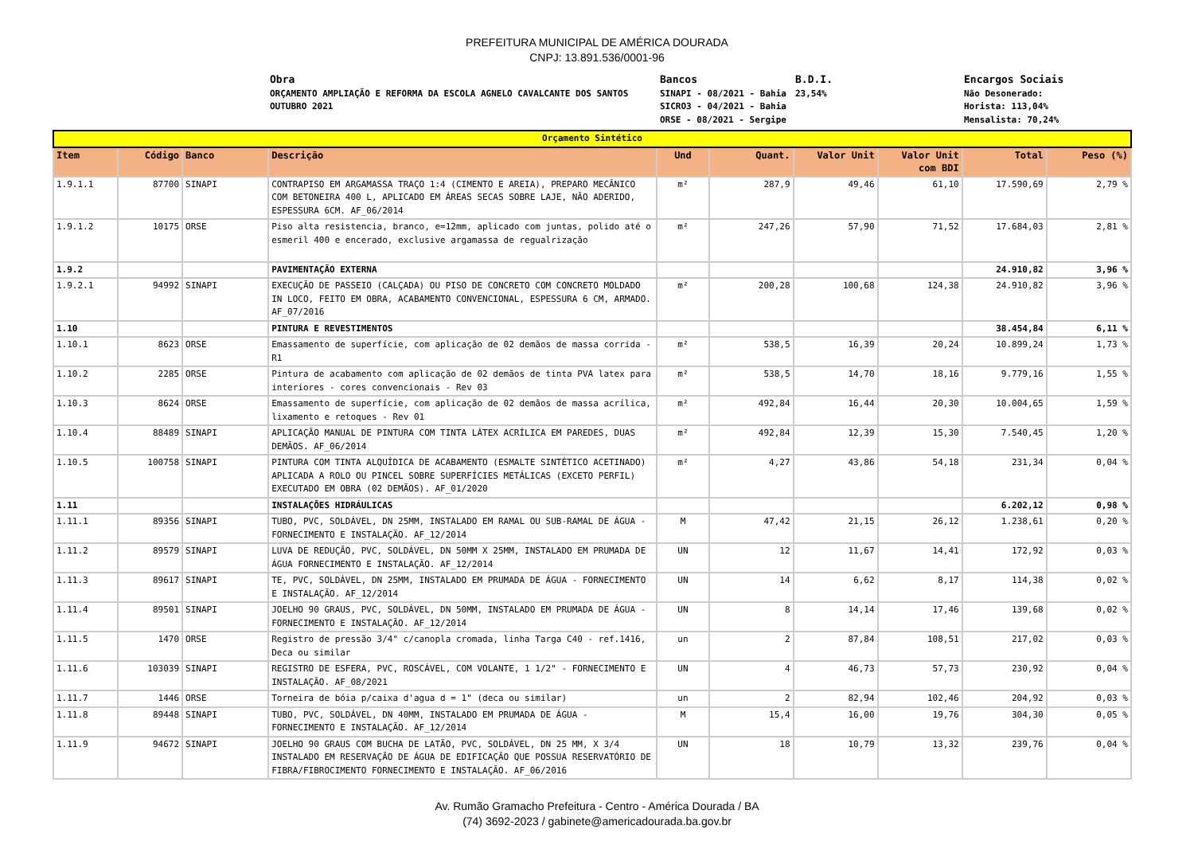PREFEITURA MUNICIPAL DE AMÉRICA DOURADA
CNPJ: 13.891.536/0001-96
Obra ORÇAMENTO AMPLIAÇÃO E REFORMA DA ESCOLA AGNELO CAVALCANTE DOS SANTOS OUTUBRO 2021
Bancos SINAPI - 08/2021 - Bahia SICRO3 - 04/2021 - Bahia ORSE - 08/2021 - Sergipe
B.D.I. 23,54%
Encargos Sociais Não Desonerado: Horista: 113,04% Mensalista: 70,24%
| Orçamento Sintético | | | | | | | | | |
| Item | Código | Banco | Descrição | Und | Quant. | Valor Unit | Valor Unit com BDI | Total | Peso (%) |
| 1.9.1.1 | 87700 | SINAPI | CONTRAPISO EM ARGAMASSA TRAÇO 1:4 (CIMENTO E AREIA), PREPARO MECÂNICO COM BETONEIRA 400 L, APLICADO EM ÁREAS SECAS SOBRE LAJE, NÃO ADERIDO, ESPESSURA 6CM. AF_06/2014 | m² | 287,9 | 49,46 | 61,10 | 17.590,69 | 2,79 % |
| 1.9.1.2 | 10175 | ORSE | Piso alta resistencia, branco, e=12mm, aplicado com juntas, polido até o esmeril 400 e encerado, exclusive argamassa de regualrização | m² | 247,26 | 57,90 | 71,52 | 17.684,03 | 2,81 % |
| 1.9.2 | | | PAVIMENTAÇÃO EXTERNA | | | | | 24.910,82 | 3,96 % |
| 1.9.2.1 | 94992 | SINAPI | EXECUÇÃO DE PASSEIO (CALÇADA) OU PISO DE CONCRETO COM CONCRETO MOLDADO IN LOCO, FEITO EM OBRA, ACABAMENTO CONVENCIONAL, ESPESSURA 6 CM, ARMADO. AF_07/2016 | m² | 200,28 | 100,68 | 124,38 | 24.910,82 | 3,96 % |
| 1.10 | | | PINTURA E REVESTIMENTOS | | | | | 38.454,84 | 6,11 % |
| 1.10.1 | 8623 | ORSE | Emassamento de superfície, com aplicação de 02 demãos de massa corrida - R1 | m² | 538,5 | 16,39 | 20,24 | 10.899,24 | 1,73 % |
| 1.10.2 | 2285 | ORSE | Pintura de acabamento com aplicação de 02 demãos de tinta PVA latex para interiores - cores convencionais - Rev 03 | m² | 538,5 | 14,70 | 18,16 | 9.779,16 | 1,55 % |
| 1.10.3 | 8624 | ORSE | Emassamento de superfície, com aplicação de 02 demãos de massa acrílica, lixamento e retoques - Rev 01 | m² | 492,84 | 16,44 | 20,30 | 10.004,65 | 1,59 % |
| 1.10.4 | 88489 | SINAPI | APLICAÇÃO MANUAL DE PINTURA COM TINTA LÁTEX ACRÍLICA EM PAREDES, DUAS DEMÃOS. AF_06/2014 | m² | 492,84 | 12,39 | 15,30 | 7.540,45 | 1,20 % |
| 1.10.5 | 100758 | SINAPI | PINTURA COM TINTA ALQUÍDICA DE ACABAMENTO (ESMALTE SINTÉTICO ACETINADO) APLICADA A ROLO OU PINCEL SOBRE SUPERFÍCIES METÁLICAS (EXCETO PERFIL) EXECUTADO EM OBRA (02 DEMÃOS). AF_01/2020 | m² | 4,27 | 43,86 | 54,18 | 231,34 | 0,04 % |
| 1.11 | | | INSTALAÇÕES HIDRÁULICAS | | | | | 6.202,12 | 0,98 % |
| 1.11.1 | 89356 | SINAPI | TUBO, PVC, SOLDÁVEL, DN 25MM, INSTALADO EM RAMAL OU SUB-RAMAL DE ÁGUA - FORNECIMENTO E INSTALAÇÃO. AF_12/2014 | M | 47,42 | 21,15 | 26,12 | 1.238,61 | 0,20 % |
| 1.11.2 | 89579 | SINAPI | LUVA DE REDUÇÃO, PVC, SOLDÁVEL, DN 50MM X 25MM, INSTALADO EM PRUMADA DE ÁGUA FORNECIMENTO E INSTALAÇÃO. AF_12/2014 | UN | 12 | 11,67 | 14,41 | 172,92 | 0,03 % |
| 1.11.3 | 89617 | SINAPI | TE, PVC, SOLDÁVEL, DN 25MM, INSTALADO EM PRUMADA DE ÁGUA - FORNECIMENTO E INSTALAÇÃO. AF_12/2014 | UN | 14 | 6,62 | 8,17 | 114,38 | 0,02 % |
| 1.11.4 | 89501 | SINAPI | JOELHO 90 GRAUS, PVC, SOLDÁVEL, DN 50MM, INSTALADO EM PRUMADA DE ÁGUA - FORNECIMENTO E INSTALAÇÃO. AF_12/2014 | UN | 8 | 14,14 | 17,46 | 139,68 | 0,02 % |
| 1.11.5 | 1470 | ORSE | Registro de pressão 3/4" c/canopla cromada, linha Targa C40 - ref.1416, Deca ou similar | un | 2 | 87,84 | 108,51 | 217,02 | 0,03 % |
| 1.11.6 | 103039 | SINAPI | REGISTRO DE ESFERA, PVC, ROSCÁVEL, COM VOLANTE, 1 1/2" - FORNECIMENTO E INSTALAÇÃO. AF_08/2021 | UN | 4 | 46,73 | 57,73 | 230,92 | 0,04 % |
| 1.11.7 | 1446 | ORSE | Torneira de bóia p/caixa d'agua d = 1" (deca ou similar) | un | 2 | 82,94 | 102,46 | 204,92 | 0,03 % |
| 1.11.8 | 89448 | SINAPI | TUBO, PVC, SOLDÁVEL, DN 40MM, INSTALADO EM PRUMADA DE ÁGUA - FORNECIMENTO E INSTALAÇÃO. AF_12/2014 | M | 15,4 | 16,00 | 19,76 | 304,30 | 0,05 % |
| 1.11.9 | 94672 | SINAPI | JOELHO 90 GRAUS COM BUCHA DE LATÃO, PVC, SOLDÁVEL, DN 25 MM, X 3/4 INSTALADO EM RESERVAÇÃO DE ÁGUA DE EDIFICAÇÃO QUE POSSUA RESERVATÓRIO DE FIBRA/FIBROCIMENTO FORNECIMENTO E INSTALAÇÃO. AF_06/2016 | UN | 18 | 10,79 | 13,32 | 239,76 | 0,04 % |
Av. Rumão Gramacho Prefeitura - Centro - América Dourada / BA
(74) 3692-2023 / gabinete@americadourada.ba.gov.br